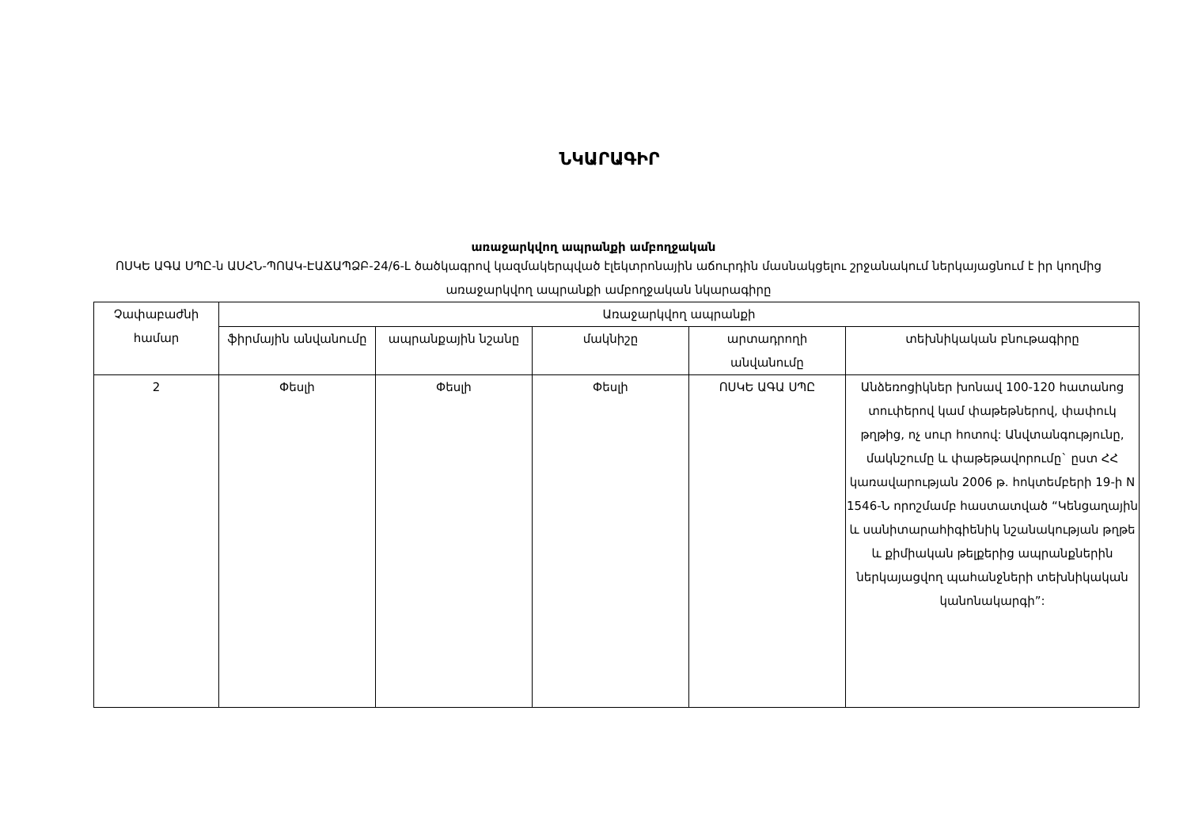ՆԿԱՐԱԳԻՐ
առաջարկվող ապրանքի ամբողջական
ՈՍԿԵ ԱԳԱ ՍՊԸ-ն ԱՍՀՆ-ՊՈԱԿ-ԷԱՃԱՊՁԲ-24/6-Լ ծածկագրով կազմակերպված էլեկտրոնային աճուրդին մասնակցելու շրջանակում ներկայացնում է իր կողմից առաջարկվող ապրանքի ամբողջական նկարագիրը
| Չափաբաժնի համար | Առաջարկվող ապրանքի | | | | |
| --- | --- | --- | --- | --- | --- |
| | ֆիրմային անվանումը | ապրանքային նշանը | մակնիշը | արտադրողի անվանումը | տեխնիկական բնութագիրը |
| 2 | Փեսլի | Փեսլի | Փեսլի | ՈՍԿԵ ԱԳԱ ՍՊԸ | Անձեռոցիկներ խոնավ 100-120 հատանոց տուփերով կամ փաթեթներով, փափուկ թղթից, ոչ սուր հոտով: Անվտանգությունը, մակնշումը և փաթեթավորումը` ըստ ՀՀ կառավարության 2006 թ. հոկտեմբերի 19-ի N 1546-Ն որոշմամբ հաստատված “Կենցաղային և սանիտարահիգիենիկ նշանակության թղթե և քիմիական թելքերից ապրանքներին ներկայացվող պահանջների տեխնիկական կանոնակարգի”: |